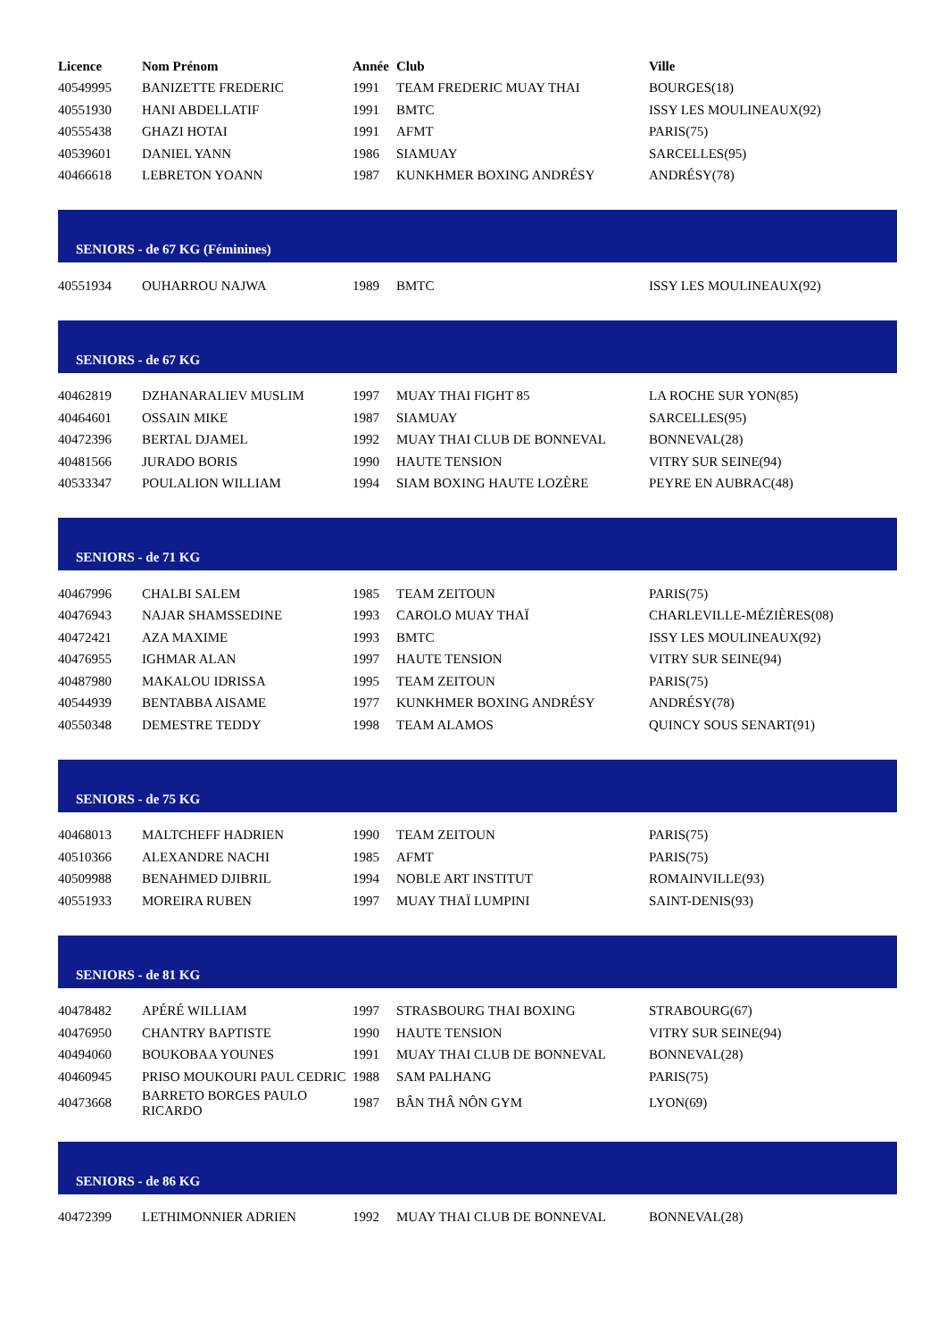| Licence | Nom Prénom | Année | Club | Ville |
| --- | --- | --- | --- | --- |
| 40549995 | BANIZETTE FREDERIC | 1991 | TEAM FREDERIC MUAY THAI | BOURGES(18) |
| 40551930 | HANI ABDELLATIF | 1991 | BMTC | ISSY LES MOULINEAUX(92) |
| 40555438 | GHAZI HOTAI | 1991 | AFMT | PARIS(75) |
| 40539601 | DANIEL YANN | 1986 | SIAMUAY | SARCELLES(95) |
| 40466618 | LEBRETON YOANN | 1987 | KUNKHMER BOXING ANDRÉSY | ANDRÉSY(78) |
| SENIORS - de 67 KG (Féminines) | | | | |
| 40551934 | OUHARROU NAJWA | 1989 | BMTC | ISSY LES MOULINEAUX(92) |
| SENIORS - de 67 KG | | | | |
| 40462819 | DZHANARALIEV MUSLIM | 1997 | MUAY THAI FIGHT 85 | LA ROCHE SUR YON(85) |
| 40464601 | OSSAIN MIKE | 1987 | SIAMUAY | SARCELLES(95) |
| 40472396 | BERTAL DJAMEL | 1992 | MUAY THAI CLUB DE BONNEVAL | BONNEVAL(28) |
| 40481566 | JURADO BORIS | 1990 | HAUTE TENSION | VITRY SUR SEINE(94) |
| 40533347 | POULALION WILLIAM | 1994 | SIAM BOXING HAUTE LOZÈRE | PEYRE EN AUBRAC(48) |
| SENIORS - de 71 KG | | | | |
| 40467996 | CHALBI SALEM | 1985 | TEAM ZEITOUN | PARIS(75) |
| 40476943 | NAJAR SHAMSSEDINE | 1993 | CAROLO MUAY THAÏ | CHARLEVILLE-MÉZIÈRES(08) |
| 40472421 | AZA MAXIME | 1993 | BMTC | ISSY LES MOULINEAUX(92) |
| 40476955 | IGHMAR ALAN | 1997 | HAUTE TENSION | VITRY SUR SEINE(94) |
| 40487980 | MAKALOU IDRISSA | 1995 | TEAM ZEITOUN | PARIS(75) |
| 40544939 | BENTABBA AISAME | 1977 | KUNKHMER BOXING ANDRÉSY | ANDRÉSY(78) |
| 40550348 | DEMESTRE TEDDY | 1998 | TEAM ALAMOS | QUINCY SOUS SENART(91) |
| SENIORS - de 75 KG | | | | |
| 40468013 | MALTCHEFF HADRIEN | 1990 | TEAM ZEITOUN | PARIS(75) |
| 40510366 | ALEXANDRE NACHI | 1985 | AFMT | PARIS(75) |
| 40509988 | BENAHMED DJIBRIL | 1994 | NOBLE ART INSTITUT | ROMAINVILLE(93) |
| 40551933 | MOREIRA RUBEN | 1997 | MUAY THAÏ LUMPINI | SAINT-DENIS(93) |
| SENIORS - de 81 KG | | | | |
| 40478482 | APÉRÉ WILLIAM | 1997 | STRASBOURG THAI BOXING | STRABOURG(67) |
| 40476950 | CHANTRY BAPTISTE | 1990 | HAUTE TENSION | VITRY SUR SEINE(94) |
| 40494060 | BOUKOBAA YOUNES | 1991 | MUAY THAI CLUB DE BONNEVAL | BONNEVAL(28) |
| 40460945 | PRISO MOUKOURI PAUL CEDRIC | 1988 | SAM PALHANG | PARIS(75) |
| 40473668 | BARRETO BORGES PAULO RICARDO | 1987 | BÂN THÂ NÔN GYM | LYON(69) |
| SENIORS - de 86 KG | | | | |
| 40472399 | LETHIMONNIER ADRIEN | 1992 | MUAY THAI CLUB DE BONNEVAL | BONNEVAL(28) |